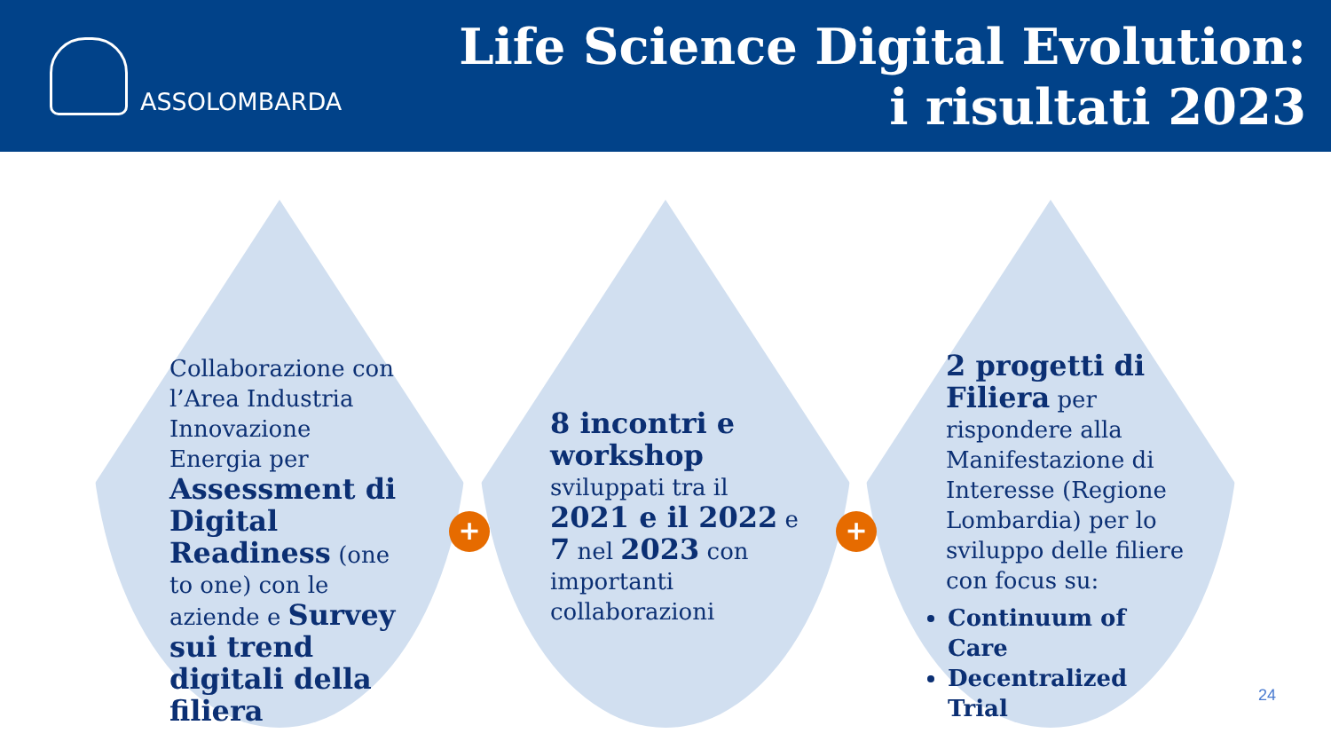ASSOLOMBARDA
Life Science Digital Evolution:
i risultati 2023
Collaborazione con l’Area Industria Innovazione Energia per Assessment di Digital Readiness (one to one) con le aziende e Survey sui trend digitali della filiera
+
8 incontri e workshop sviluppati tra il 2021 e il 2022 e 7 nel 2023 con importanti collaborazioni
+
2 progetti di Filiera per rispondere alla Manifestazione di Interesse (Regione Lombardia) per lo sviluppo delle filiere con focus su:
Continuum of Care
Decentralized Trial
24